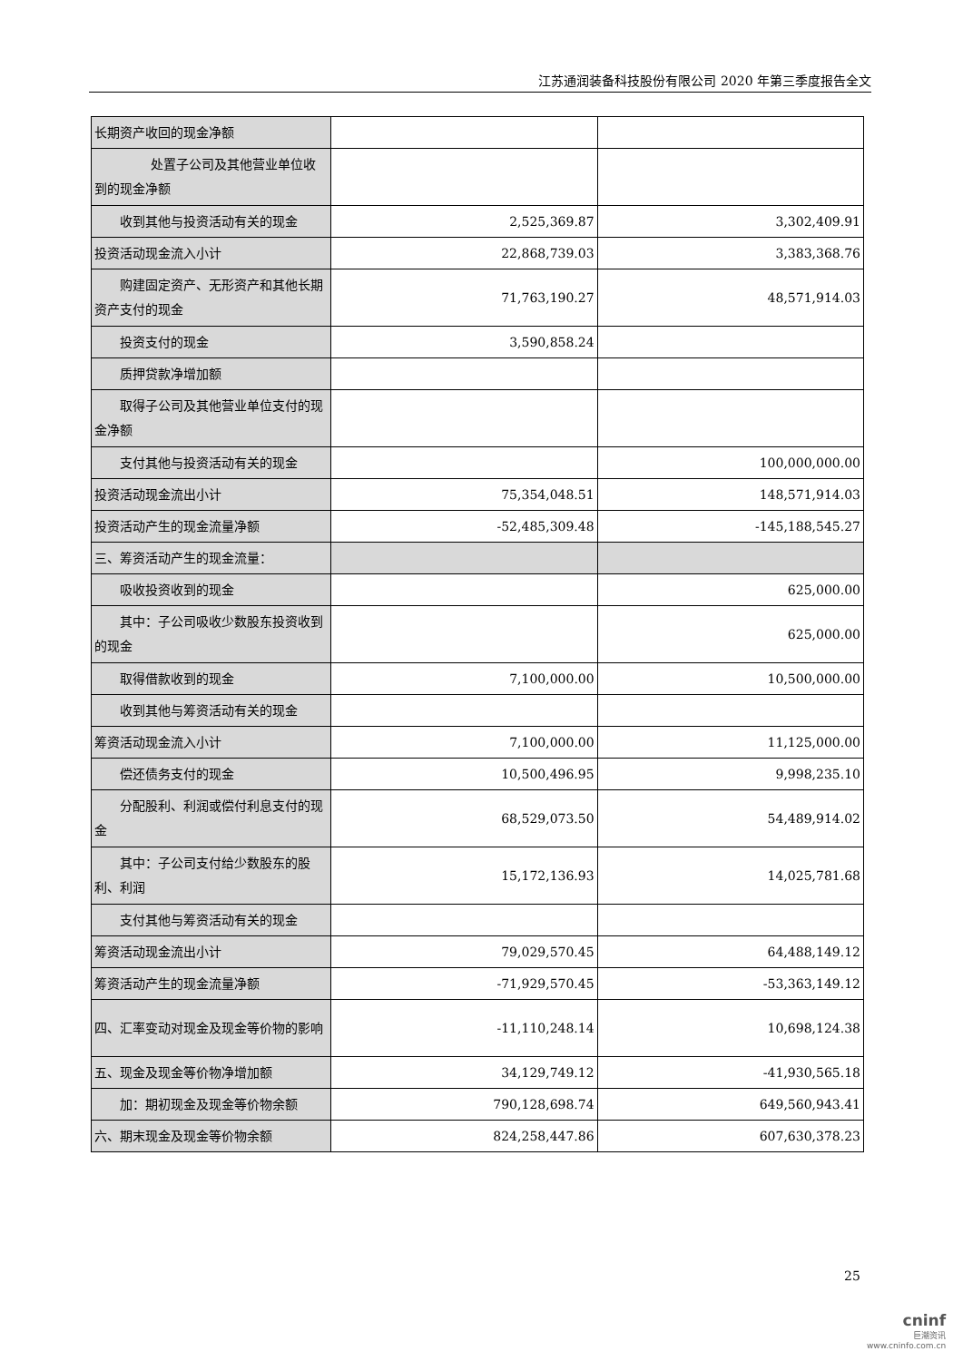江苏通润装备科技股份有限公司 2020 年第三季度报告全文
| 长期资产收回的现金净额 | | |
| 处置子公司及其他营业单位收到的现金净额 | | |
| 收到其他与投资活动有关的现金 | 2,525,369.87 | 3,302,409.91 |
| 投资活动现金流入小计 | 22,868,739.03 | 3,383,368.76 |
| 购建固定资产、无形资产和其他长期资产支付的现金 | 71,763,190.27 | 48,571,914.03 |
| 投资支付的现金 | 3,590,858.24 | |
| 质押贷款净增加额 | | |
| 取得子公司及其他营业单位支付的现金净额 | | |
| 支付其他与投资活动有关的现金 | | 100,000,000.00 |
| 投资活动现金流出小计 | 75,354,048.51 | 148,571,914.03 |
| 投资活动产生的现金流量净额 | -52,485,309.48 | -145,188,545.27 |
| 三、筹资活动产生的现金流量： | | |
| 吸收投资收到的现金 | | 625,000.00 |
| 其中：子公司吸收少数股东投资收到的现金 | | 625,000.00 |
| 取得借款收到的现金 | 7,100,000.00 | 10,500,000.00 |
| 收到其他与筹资活动有关的现金 | | |
| 筹资活动现金流入小计 | 7,100,000.00 | 11,125,000.00 |
| 偿还债务支付的现金 | 10,500,496.95 | 9,998,235.10 |
| 分配股利、利润或偿付利息支付的现金 | 68,529,073.50 | 54,489,914.02 |
| 其中：子公司支付给少数股东的股利、利润 | 15,172,136.93 | 14,025,781.68 |
| 支付其他与筹资活动有关的现金 | | |
| 筹资活动现金流出小计 | 79,029,570.45 | 64,488,149.12 |
| 筹资活动产生的现金流量净额 | -71,929,570.45 | -53,363,149.12 |
| 四、汇率变动对现金及现金等价物的影响 | -11,110,248.14 | 10,698,124.38 |
| 五、现金及现金等价物净增加额 | 34,129,749.12 | -41,930,565.18 |
| 加：期初现金及现金等价物余额 | 790,128,698.74 | 649,560,943.41 |
| 六、期末现金及现金等价物余额 | 824,258,447.86 | 607,630,378.23 |
25
cninf
巨潮资讯
www.cninfo.com.cn